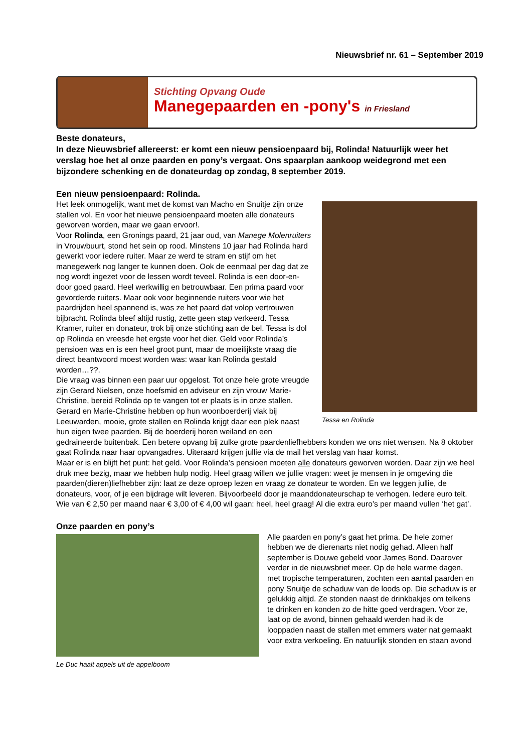Nieuwsbrief nr. 61 – September 2019
Stichting Opvang Oude
Manegepaarden en -pony's in Friesland
Beste donateurs,
In deze Nieuwsbrief allereerst: er komt een nieuw pensioenpaard bij, Rolinda! Natuurlijk weer het verslag hoe het al onze paarden en pony’s vergaat. Ons spaarplan aankoop weidegrond met een bijzondere schenking en de donateurdag op zondag, 8 september 2019.
Een nieuw pensioenpaard: Rolinda.
Tessa en Rolinda
Het leek onmogelijk, want met de komst van Macho en Snuitje zijn onze stallen vol. En voor het nieuwe pensioenpaard moeten alle donateurs geworven worden, maar we gaan ervoor!.
Voor Rolinda, een Gronings paard, 21 jaar oud, van Manege Molenruiters in Vrouwbuurt, stond het sein op rood. Minstens 10 jaar had Rolinda hard gewerkt voor iedere ruiter. Maar ze werd te stram en stijf om het manegewerk nog langer te kunnen doen. Ook de eenmaal per dag dat ze nog wordt ingezet voor de lessen wordt teveel. Rolinda is een door-en-door goed paard. Heel werkwillig en betrouwbaar. Een prima paard voor gevorderde ruiters. Maar ook voor beginnende ruiters voor wie het paardrijden heel spannend is, was ze het paard dat volop vertrouwen bijbracht. Rolinda bleef altijd rustig, zette geen stap verkeerd. Tessa Kramer, ruiter en donateur, trok bij onze stichting aan de bel. Tessa is dol op Rolinda en vreesde het ergste voor het dier. Geld voor Rolinda’s pensioen was en is een heel groot punt, maar de moeilijkste vraag die direct beantwoord moest worden was: waar kan Rolinda gestald worden…??.
Die vraag was binnen een paar uur opgelost. Tot onze hele grote vreugde zijn Gerard Nielsen, onze hoefsmid en adviseur en zijn vrouw Marie-Christine, bereid Rolinda op te vangen tot er plaats is in onze stallen. Gerard en Marie-Christine hebben op hun woonboerderij vlak bij Leeuwarden, mooie, grote stallen en Rolinda krijgt daar een plek naast hun eigen twee paarden. Bij de boerderij horen weiland en een gedraineerde buitenbak. Een betere opvang bij zulke grote paardenliefhebbers konden we ons niet wensen. Na 8 oktober gaat Rolinda naar haar opvangadres. Uiteraard krijgen jullie via de mail het verslag van haar komst.
Maar er is en blijft het punt: het geld. Voor Rolinda’s pensioen moeten alle donateurs geworven worden. Daar zijn we heel druk mee bezig, maar we hebben hulp nodig. Heel graag willen we jullie vragen: weet je mensen in je omgeving die paarden(dieren)liefhebber zijn: laat ze deze oproep lezen en vraag ze donateur te worden. En we leggen jullie, de donateurs, voor, of je een bijdrage wilt leveren. Bijvoorbeeld door je maanddonateurschap te verhogen. Iedere euro telt. Wie van € 2,50 per maand naar € 3,00 of € 4,00 wil gaan: heel, heel graag! Al die extra euro’s per maand vullen ‘het gat’.
Onze paarden en pony’s
Le Duc haalt appels uit de appelboom
Alle paarden en pony’s gaat het prima. De hele zomer hebben we de dierenarts niet nodig gehad. Alleen half september is Douwe gebeld voor James Bond. Daarover verder in de nieuwsbrief meer. Op de hele warme dagen, met tropische temperaturen, zochten een aantal paarden en pony Snuitje de schaduw van de loods op. Die schaduw is er gelukkig altijd. Ze stonden naast de drinkbakjes om telkens te drinken en konden zo de hitte goed verdragen. Voor ze, laat op de avond, binnen gehaald werden had ik de looppaden naast de stallen met emmers water nat gemaakt voor extra verkoeling. En natuurlijk stonden en staan avond